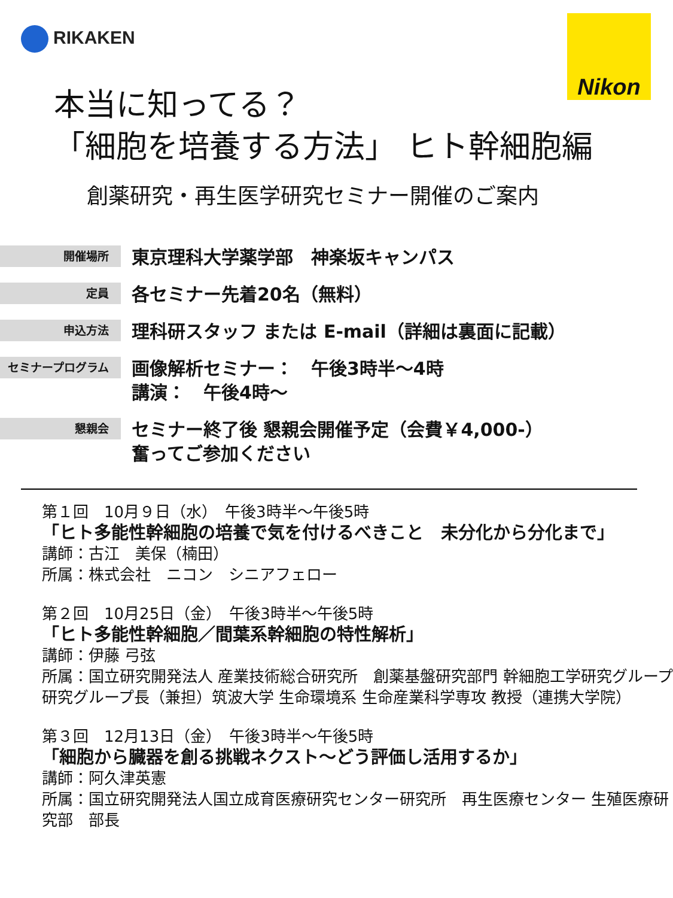RIKAKEN Nikon
本当に知ってる？
「細胞を培養する方法」 ヒト幹細胞編
創薬研究・再生医学研究セミナー開催のご案内
開催場所
東京理科大学薬学部　神楽坂キャンパス
定員
各セミナー先着20名（無料）
申込方法
理科研スタッフ または E-mail（詳細は裏面に記載）
セミナープログラム
画像解析セミナー：　午後3時半～4時
講演：　午後4時～
懇親会
セミナー終了後 懇親会開催予定（会費￥4,000-）
奮ってご参加ください
第１回　10月９日（水）　午後3時半～午後5時
「ヒト多能性幹細胞の培養で気を付けるべきこと　未分化から分化まで」
講師：古江　美保（楠田）
所属：株式会社　ニコン　シニアフェロー
第２回　10月25日（金）　午後3時半～午後5時
「ヒト多能性幹細胞／間葉系幹細胞の特性解析」
講師：伊藤 弓弦
所属：国立研究開発法人 産業技術総合研究所　創薬基盤研究部門 幹細胞工学研究グループ 研究グループ長（兼担）筑波大学 生命環境系 生命産業科学専攻 教授（連携大学院）
第３回　12月13日（金）　午後3時半～午後5時
「細胞から臓器を創る挑戦ネクスト～どう評価し活用するか」
講師：阿久津英憲
所属：国立研究開発法人国立成育医療研究センター研究所　再生医療センター 生殖医療研究部　部長